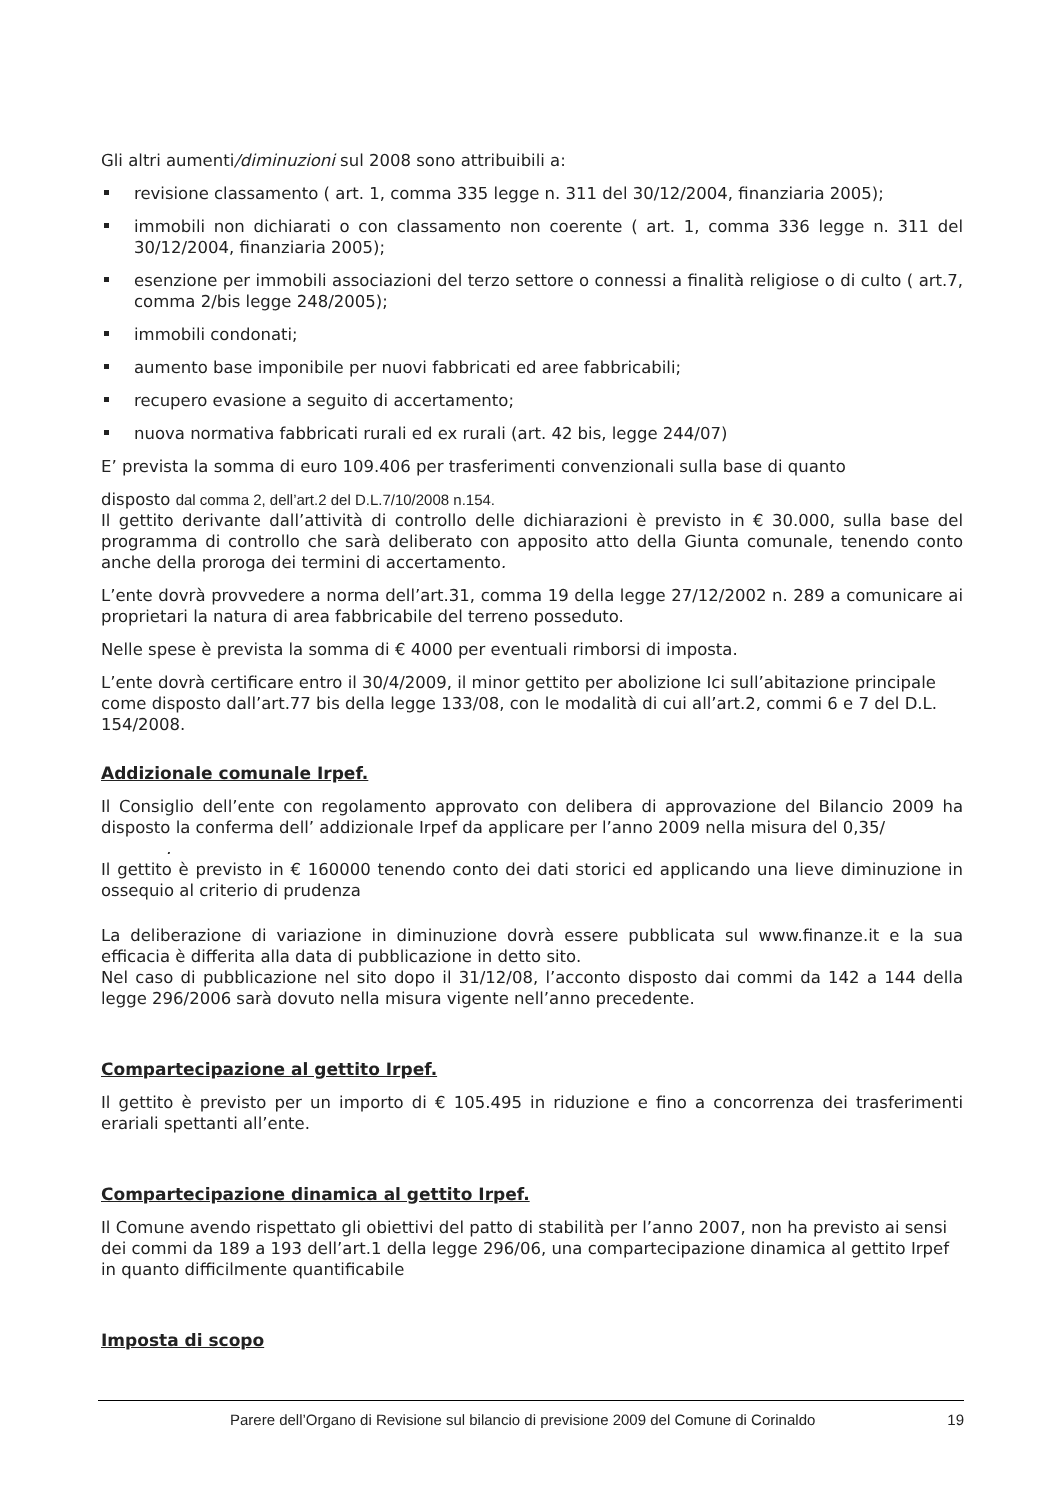Gli altri aumenti/diminuzioni sul 2008 sono attribuibili a:
revisione classamento ( art. 1, comma 335 legge n. 311 del 30/12/2004, finanziaria 2005);
immobili non dichiarati o con classamento non coerente ( art. 1, comma 336 legge n. 311 del 30/12/2004, finanziaria 2005);
esenzione per immobili associazioni del terzo settore o connessi a finalità religiose o di culto ( art.7, comma 2/bis legge 248/2005);
immobili condonati;
aumento base imponibile per nuovi fabbricati ed aree fabbricabili;
recupero evasione a seguito di accertamento;
nuova normativa fabbricati rurali ed ex rurali (art. 42 bis, legge 244/07)
E’ prevista la somma di euro 109.406 per trasferimenti convenzionali sulla base di quanto
disposto dal comma 2, dell’art.2 del D.L.7/10/2008 n.154.
Il gettito derivante dall’attività di controllo delle dichiarazioni è previsto in € 30.000, sulla base del programma di controllo che sarà deliberato con apposito atto della Giunta comunale, tenendo conto anche della proroga dei termini di accertamento.
L’ente dovrà provvedere a norma dell’art.31, comma 19 della legge 27/12/2002 n. 289 a comunicare ai proprietari la natura di area fabbricabile del terreno posseduto.
Nelle spese è prevista la somma di € 4000 per eventuali rimborsi di imposta.
L’ente dovrà certificare entro il 30/4/2009, il minor gettito per abolizione Ici sull’abitazione principale come disposto dall’art.77 bis della legge 133/08, con le modalità di cui all’art.2, commi 6 e 7 del D.L. 154/2008.
Addizionale comunale Irpef.
Il Consiglio dell’ente con regolamento approvato con delibera di approvazione del Bilancio 2009 ha disposto la conferma dell’ addizionale Irpef da applicare per l’anno 2009 nella misura del 0,35/
.
Il gettito è previsto in € 160000 tenendo conto dei dati storici ed applicando una lieve diminuzione in ossequio al criterio di prudenza
La deliberazione di variazione in diminuzione dovrà essere pubblicata sul www.finanze.it e la sua efficacia è differita alla data di pubblicazione in detto sito.
Nel caso di pubblicazione nel sito dopo il 31/12/08, l’acconto disposto dai commi da 142 a 144 della legge 296/2006 sarà dovuto nella misura vigente nell’anno precedente.
Compartecipazione al gettito Irpef.
Il gettito è previsto per un importo di € 105.495 in riduzione e fino a concorrenza dei trasferimenti erariali spettanti all’ente.
Compartecipazione dinamica al gettito Irpef.
Il Comune avendo rispettato gli obiettivi del patto di stabilità per l’anno 2007, non ha previsto ai sensi dei commi da 189 a 193 dell’art.1 della legge 296/06, una compartecipazione dinamica al gettito Irpef in quanto difficilmente quantificabile
Imposta di scopo
Parere dell’Organo di Revisione sul bilancio di previsione 2009 del Comune di Corinaldo 19